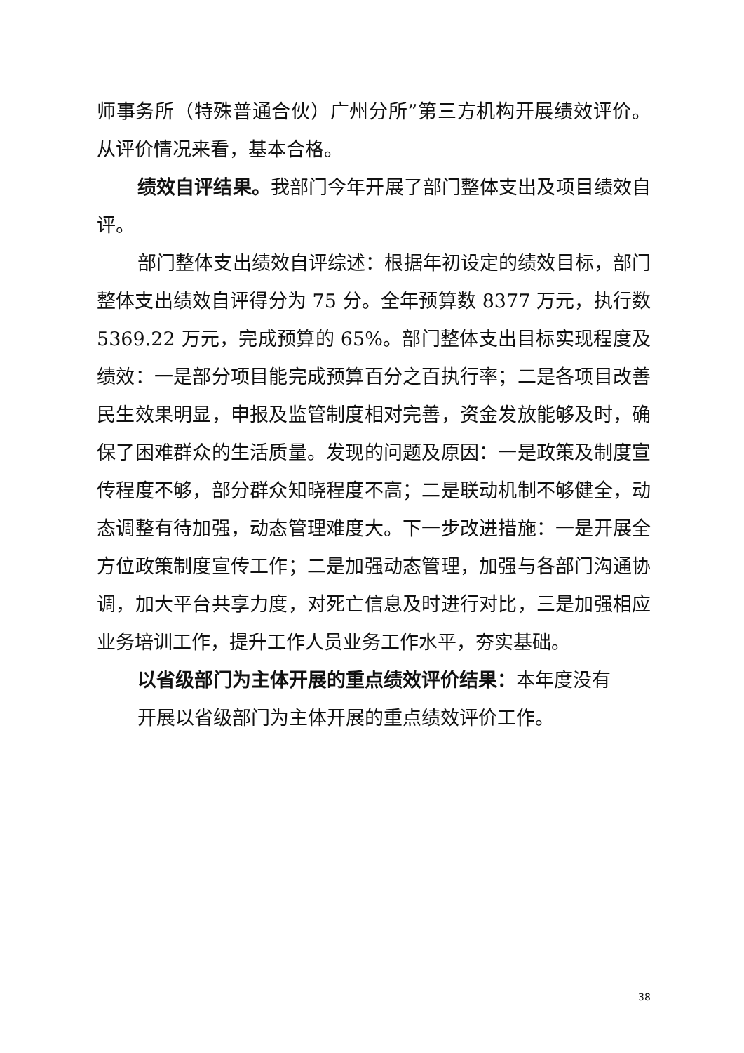师事务所（特殊普通合伙）广州分所”第三方机构开展绩效评价。从评价情况来看，基本合格。
绩效自评结果。我部门今年开展了部门整体支出及项目绩效自评。
部门整体支出绩效自评综述：根据年初设定的绩效目标，部门整体支出绩效自评得分为 75 分。全年预算数 8377 万元，执行数 5369.22 万元，完成预算的 65%。部门整体支出目标实现程度及绩效：一是部分项目能完成预算百分之百执行率；二是各项目改善民生效果明显，申报及监管制度相对完善，资金发放能够及时，确保了困难群众的生活质量。发现的问题及原因：一是政策及制度宣传程度不够，部分群众知晓程度不高；二是联动机制不够健全，动态调整有待加强，动态管理难度大。下一步改进措施：一是开展全方位政策制度宣传工作；二是加强动态管理，加强与各部门沟通协调，加大平台共享力度，对死亡信息及时进行对比，三是加强相应业务培训工作，提升工作人员业务工作水平，夯实基础。
以省级部门为主体开展的重点绩效评价结果：本年度没有
开展以省级部门为主体开展的重点绩效评价工作。
38